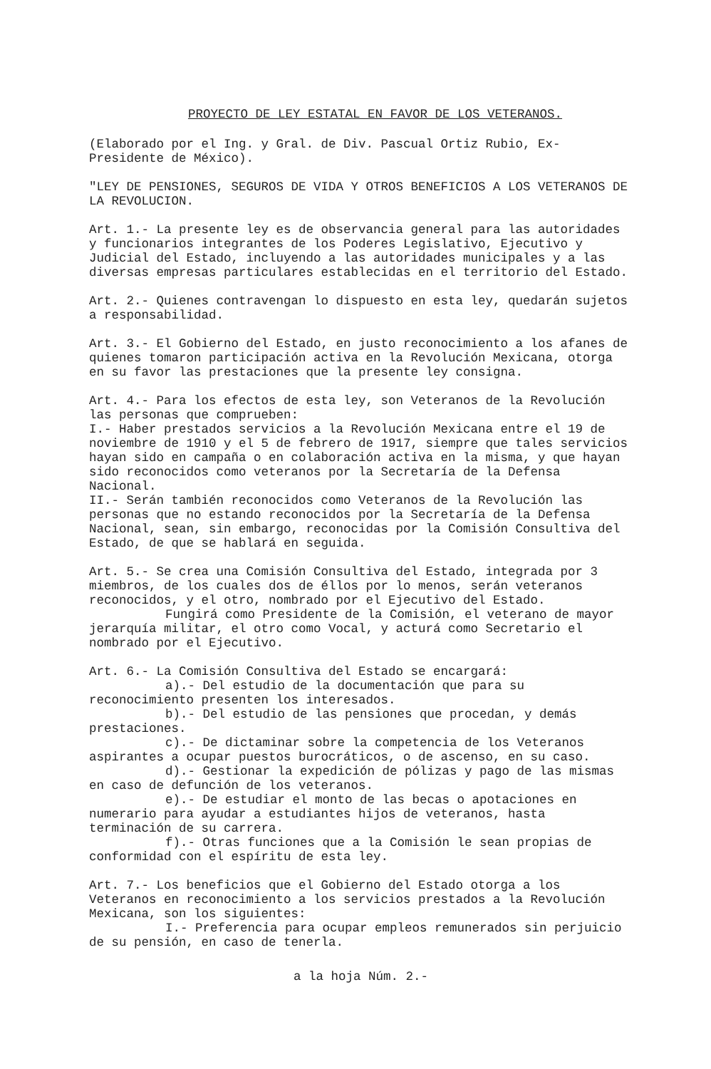PROYECTO DE LEY ESTATAL EN FAVOR DE LOS VETERANOS.
(Elaborado por el Ing. y Gral. de Div. Pascual Ortiz Rubio, Ex-Presidente de México).
"LEY DE PENSIONES, SEGUROS DE VIDA Y OTROS BENEFICIOS A LOS VETERANOS DE LA REVOLUCION.
Art. 1.- La presente ley es de observancia general para las autoridades y funcionarios integrantes de los Poderes Legislativo, Ejecutivo y Judicial del Estado, incluyendo a las autoridades municipales y a las diversas empresas particulares establecidas en el territorio del Estado.
Art. 2.- Quienes contravengan lo dispuesto en esta ley, quedarán sujetos a responsabilidad.
Art. 3.- El Gobierno del Estado, en justo reconocimiento a los afanes de quienes tomaron participación activa en la Revolución Mexicana, otorga en su favor las prestaciones que la presente ley consigna.
Art. 4.- Para los efectos de esta ley, son Veteranos de la Revolución las personas que comprueben:
I.- Haber prestados servicios a la Revolución Mexicana entre el 19 de noviembre de 1910 y el 5 de febrero de 1917, siempre que tales servicios hayan sido en campaña o en colaboración activa en la misma, y que hayan sido reconocidos como veteranos por la Secretaría de la Defensa Nacional.
II.- Serán también reconocidos como Veteranos de la Revolución las personas que no estando reconocidos por la Secretaría de la Defensa Nacional, sean, sin embargo, reconocidas por la Comisión Consultiva del Estado, de que se hablará en seguida.
Art. 5.- Se crea una Comisión Consultiva del Estado, integrada por 3 miembros, de los cuales dos de éllos por lo menos, serán veteranos reconocidos, y el otro, nombrado por el Ejecutivo del Estado.
Fungirá como Presidente de la Comisión, el veterano de mayor jerarquía militar, el otro como Vocal, y acturá como Secretario el nombrado por el Ejecutivo.
Art. 6.- La Comisión Consultiva del Estado se encargará:
a).- Del estudio de la documentación que para su reconocimiento presenten los interesados.
b).- Del estudio de las pensiones que procedan, y demás prestaciones.
c).- De dictaminar sobre la competencia de los Veteranos aspirantes a ocupar puestos burocráticos, o de ascenso, en su caso.
d).- Gestionar la expedición de pólizas y pago de las mismas en caso de defunción de los veteranos.
e).- De estudiar el monto de las becas o apotaciones en numerario para ayudar a estudiantes hijos de veteranos, hasta terminación de su carrera.
f).- Otras funciones que a la Comisión le sean propias de conformidad con el espíritu de esta ley.
Art. 7.- Los beneficios que el Gobierno del Estado otorga a los Veteranos en reconocimiento a los servicios prestados a la Revolución Mexicana, son los siguientes:
I.- Preferencia para ocupar empleos remunerados sin perjuicio de su pensión, en caso de tenerla.
a la hoja Núm. 2.-